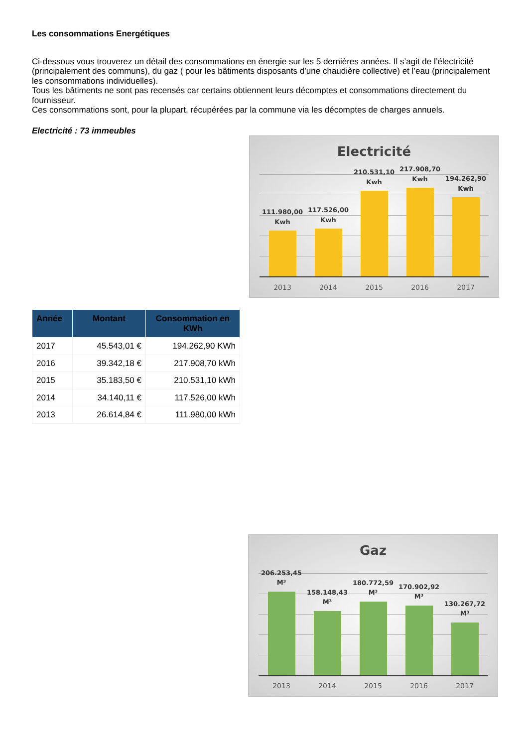Les consommations Energétiques
Ci-dessous vous trouverez un détail des consommations en énergie sur les 5 dernières années. Il s’agit de l’électricité (principalement des communs), du gaz ( pour les bâtiments disposants d’une chaudière collective) et l’eau (principalement les consommations individuelles).
Tous les bâtiments ne sont pas recensés car certains obtiennent leurs décomptes et consommations directement du fournisseur.
Ces consommations sont, pour la plupart, récupérées par la commune via les décomptes de charges annuels.
Electricité : 73 immeubles
Electricité
111.980,00
Kwh
117.526,00
Kwh
210.531,10
Kwh
217.908,70
Kwh
194.262,90
Kwh
2013 2014 2015 2016 2017
| Année | Montant | Consommation en KWh |
| --- | --- | --- |
| 2017 | 45.543,01 € | 194.262,90 KWh |
| 2016 | 39.342,18 € | 217.908,70 kWh |
| 2015 | 35.183,50 € | 210.531,10 kWh |
| 2014 | 34.140,11 € | 117.526,00 kWh |
| 2013 | 26.614,84 € | 111.980,00 kWh |
Gaz
206.253,45
M³
158.148,43
M³
180.772,59
M³
170.902,92
M³
130.267,72
M³
2013 2014 2015 2016 2017